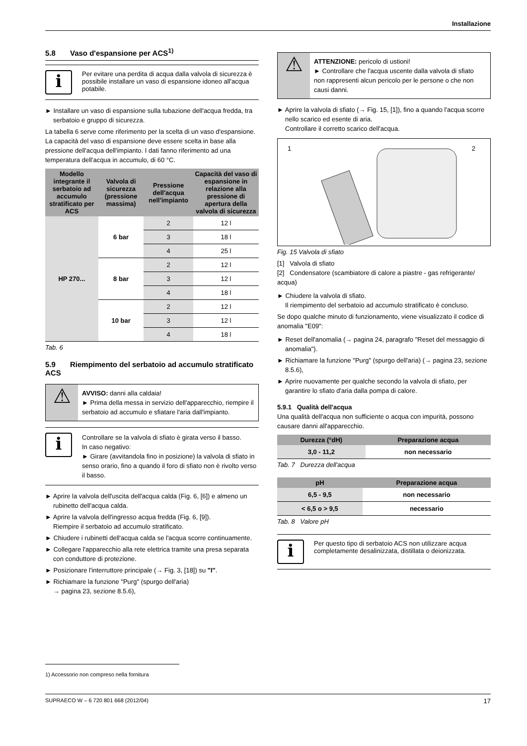Installazione
5.8 Vaso d'espansione per ACS<sup>1)</sup>
i
Per evitare una perdita di acqua dalla valvola di sicurezza è possibile installare un vaso di espansione idoneo all'acqua potabile.
► Installare un vaso di espansione sulla tubazione dell'acqua fredda, tra serbatoio e gruppo di sicurezza.
La tabella 6 serve come riferimento per la scelta di un vaso d'espansione. La capacità del vaso di espansione deve essere scelta in base alla pressione dell'acqua dell'impianto. I dati fanno riferimento ad una temperatura dell'acqua in accumulo, di 60 °C.
| Modello integrante il serbatoio ad accumulo stratificato per ACS | Valvola di sicurezza (pressione massima) | Pressione dell'acqua nell'impianto | Capacità del vaso di espansione in relazione alla pressione di apertura della valvola di sicurezza |
| --- | --- | --- | --- |
| HP 270... | 6 bar | 2 | 12 l |
| | | 3 | 18 l |
| | | 4 | 25 l |
| | 8 bar | 2 | 12 l |
| | | 3 | 12 l |
| | | 4 | 18 l |
| | 10 bar | 2 | 12 l |
| | | 3 | 12 l |
| | | 4 | 18 l |
Tab. 6
5.9 Riempimento del serbatoio ad accumulo stratificato ACS
⚠
AVVISO: danni alla caldaia!
► Prima della messa in servizio dell'apparecchio, riempire il serbatoio ad accumulo e sfiatare l'aria dall'impianto.
i
Controllare se la valvola di sfiato è girata verso il basso.
In caso negativo:
► Girare (avvitandola fino in posizione) la valvola di sfiato in senso orario, fino a quando il foro di sfiato non è rivolto verso il basso.
► Aprire la valvola dell'uscita dell'acqua calda (Fig. 6, [6]) e almeno un rubinetto dell'acqua calda.
► Aprire la valvola dell'ingresso acqua fredda (Fig. 6, [9]).
Riempire il serbatoio ad accumulo stratificato.
► Chiudere i rubinetti dell'acqua calda se l'acqua scorre continuamente.
► Collegare l'apparecchio alla rete elettrica tramite una presa separata con conduttore di protezione.
► Posizionare l'interruttore principale (→ Fig. 3, [18]) su "I".
► Richiamare la funzione "Purg" (spurgo dell'aria)
→ pagina 23, sezione 8.5.6),
⚠
ATTENZIONE: pericolo di ustioni!
► Controllare che l'acqua uscente dalla valvola di sfiato non rappresenti alcun pericolo per le persone o che non causi danni.
► Aprire la valvola di sfiato (→ Fig. 15, [1]), fino a quando l'acqua scorre nello scarico ed esente di aria.
Controllare il corretto scarico dell'acqua.
1 2
Fig. 15 Valvola di sfiato
[1] Valvola di sfiato
[2] Condensatore (scambiatore di calore a piastre - gas refrigerante/ acqua)
► Chiudere la valvola di sfiato.
Il riempimento del serbatoio ad accumulo stratificato è concluso.
Se dopo qualche minuto di funzionamento, viene visualizzato il codice di anomalia "E09":
► Reset dell'anomalia (→ pagina 24, paragrafo "Reset del messaggio di anomalia").
► Richiamare la funzione "Purg" (spurgo dell'aria) (→ pagina 23, sezione 8.5.6),
► Aprire nuovamente per qualche secondo la valvola di sfiato, per garantire lo sfiato d'aria dalla pompa di calore.
5.9.1 Qualità dell'acqua
Una qualità dell'acqua non sufficiente o acqua con impurità, possono causare danni all'apparecchio.
| Durezza (°dH) | Preparazione acqua |
| --- | --- |
| 3,0 - 11,2 | non necessario |
Tab. 7 Durezza dell'acqua
| pH | Preparazione acqua |
| --- | --- |
| 6,5 - 9,5 | non necessario |
| < 6,5 o > 9,5 | necessario |
Tab. 8 Valore pH
i
Per questo tipo di serbatoio ACS non utilizzare acqua completamente desalinizzata, distillata o deionizzata.
1) Accessorio non compreso nella fornitura
SUPRAECO W – 6 720 801 668 (2012/04) 17